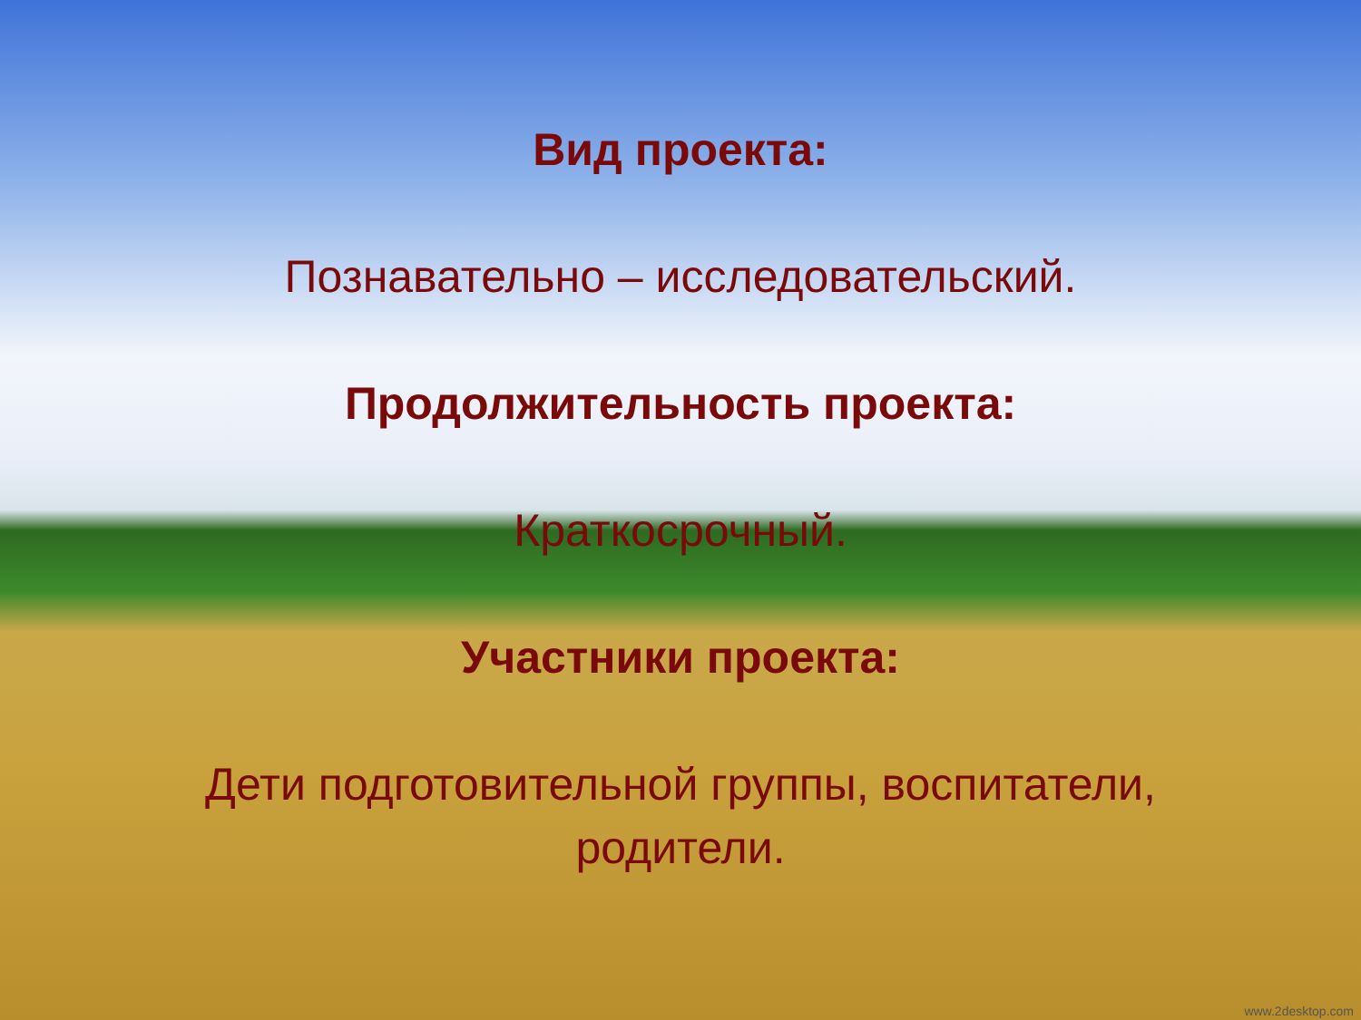Вид проекта:
Познавательно – исследовательский.
Продолжительность проекта:
Краткосрочный.
Участники проекта:
Дети подготовительной группы, воспитатели,
родители.
www.2desktop.com